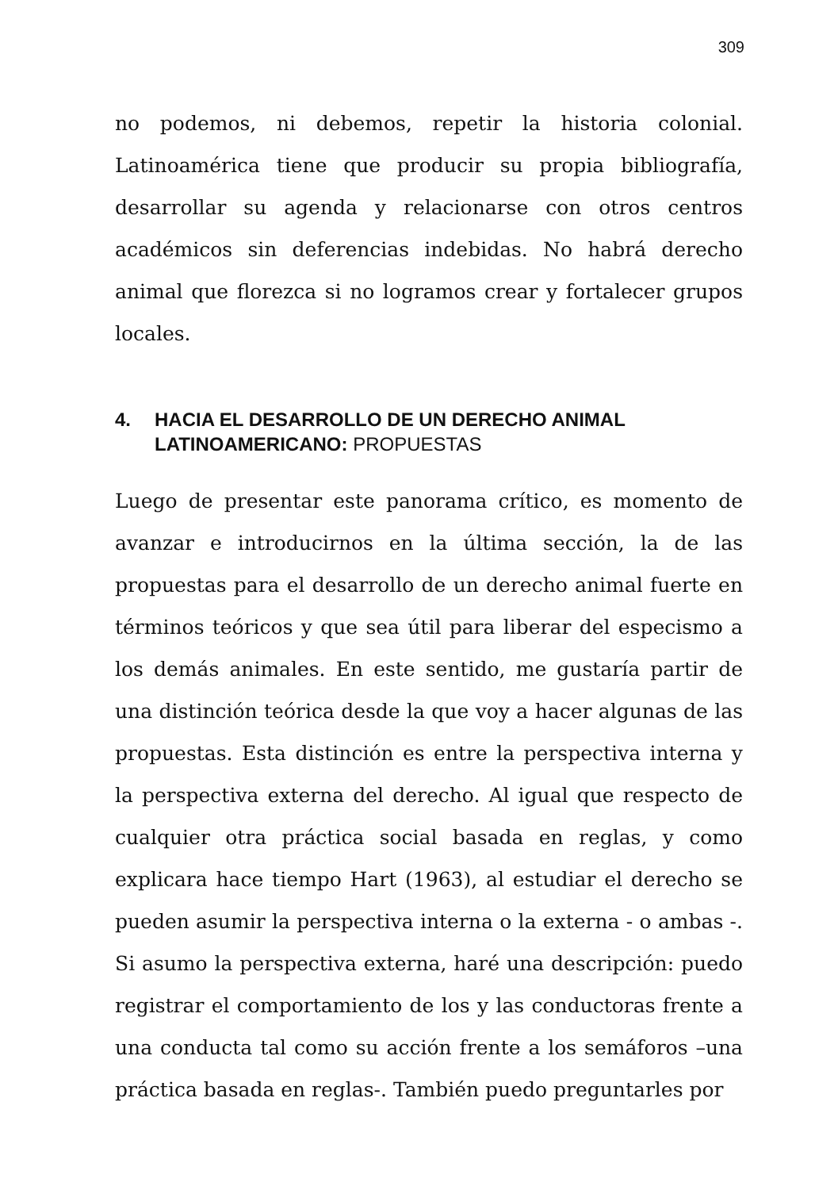309
no podemos, ni debemos, repetir la historia colonial. Latinoamérica tiene que producir su propia bibliografía, desarrollar su agenda y relacionarse con otros centros académicos sin deferencias indebidas. No habrá derecho animal que florezca si no logramos crear y fortalecer grupos locales.
4. HACIA EL DESARROLLO DE UN DERECHO ANIMAL LATINOAMERICANO: PROPUESTAS
Luego de presentar este panorama crítico, es momento de avanzar e introducirnos en la última sección, la de las propuestas para el desarrollo de un derecho animal fuerte en términos teóricos y que sea útil para liberar del especismo a los demás animales. En este sentido, me gustaría partir de una distinción teórica desde la que voy a hacer algunas de las propuestas. Esta distinción es entre la perspectiva interna y la perspectiva externa del derecho. Al igual que respecto de cualquier otra práctica social basada en reglas, y como explicara hace tiempo Hart (1963), al estudiar el derecho se pueden asumir la perspectiva interna o la externa - o ambas -. Si asumo la perspectiva externa, haré una descripción: puedo registrar el comportamiento de los y las conductoras frente a una conducta tal como su acción frente a los semáforos –una práctica basada en reglas-. También puedo preguntarles por